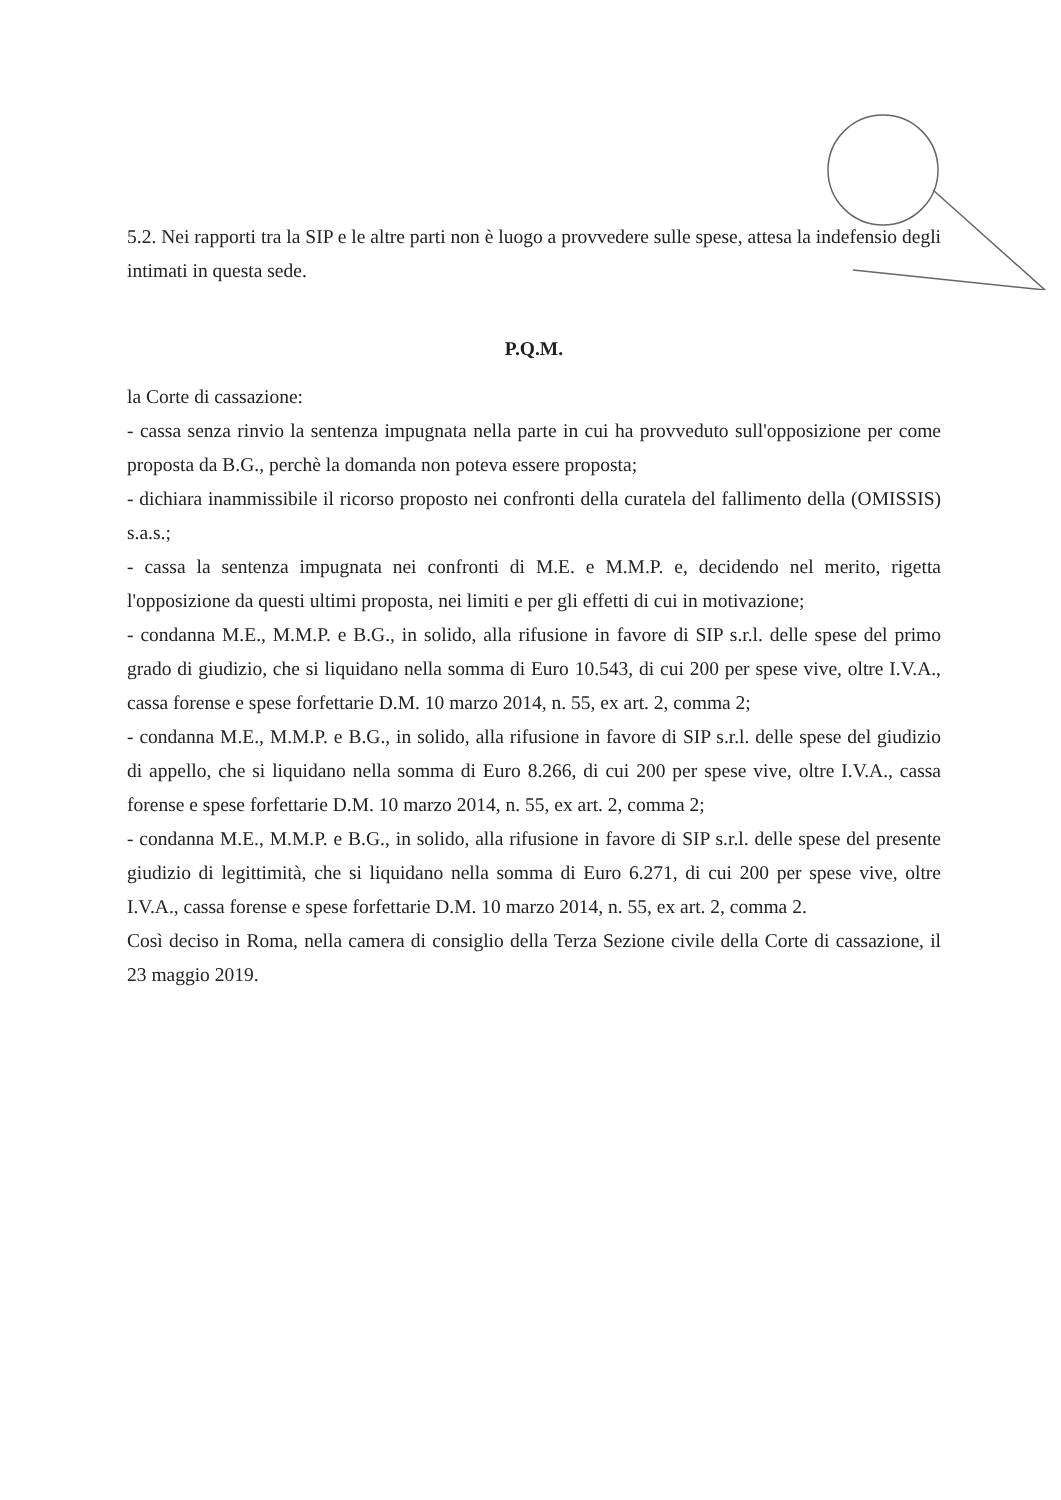5.2. Nei rapporti tra la SIP e le altre parti non è luogo a provvedere sulle spese, attesa la indefensio degli intimati in questa sede.
P.Q.M.
la Corte di cassazione:
- cassa senza rinvio la sentenza impugnata nella parte in cui ha provveduto sull'opposizione per come proposta da B.G., perchè la domanda non poteva essere proposta;
- dichiara inammissibile il ricorso proposto nei confronti della curatela del fallimento della (OMISSIS) s.a.s.;
- cassa la sentenza impugnata nei confronti di M.E. e M.M.P. e, decidendo nel merito, rigetta l'opposizione da questi ultimi proposta, nei limiti e per gli effetti di cui in motivazione;
- condanna M.E., M.M.P. e B.G., in solido, alla rifusione in favore di SIP s.r.l. delle spese del primo grado di giudizio, che si liquidano nella somma di Euro 10.543, di cui 200 per spese vive, oltre I.V.A., cassa forense e spese forfettarie D.M. 10 marzo 2014, n. 55, ex art. 2, comma 2;
- condanna M.E., M.M.P. e B.G., in solido, alla rifusione in favore di SIP s.r.l. delle spese del giudizio di appello, che si liquidano nella somma di Euro 8.266, di cui 200 per spese vive, oltre I.V.A., cassa forense e spese forfettarie D.M. 10 marzo 2014, n. 55, ex art. 2, comma 2;
- condanna M.E., M.M.P. e B.G., in solido, alla rifusione in favore di SIP s.r.l. delle spese del presente giudizio di legittimità, che si liquidano nella somma di Euro 6.271, di cui 200 per spese vive, oltre I.V.A., cassa forense e spese forfettarie D.M. 10 marzo 2014, n. 55, ex art. 2, comma 2.
Così deciso in Roma, nella camera di consiglio della Terza Sezione civile della Corte di cassazione, il 23 maggio 2019.